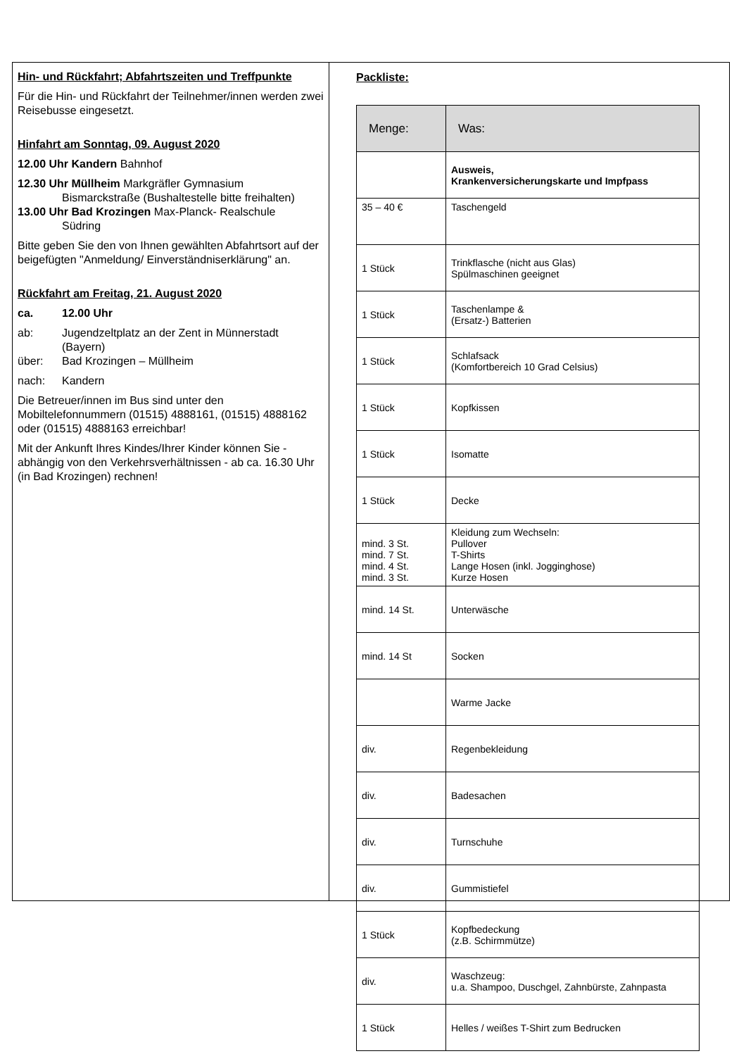Hin- und Rückfahrt; Abfahrtszeiten und Treffpunkte
Für die Hin- und Rückfahrt der Teilnehmer/innen werden zwei Reisebusse eingesetzt.
Hinfahrt am Sonntag, 09. August 2020
12.00 Uhr Kandern Bahnhof
12.30 Uhr Müllheim Markgräfler Gymnasium
Bismarckstraße (Bushaltestelle bitte freihalten)
13.00 Uhr Bad Krozingen Max-Planck- Realschule
Südring
Bitte geben Sie den von Ihnen gewählten Abfahrtsort auf der beigefügten "Anmeldung/ Einverständniserklärung" an.
Rückfahrt am Freitag, 21. August 2020
ca. 12.00 Uhr
ab: Jugendzeltplatz an der Zent in Münnerstadt (Bayern)
über: Bad Krozingen – Müllheim
nach: Kandern
Die Betreuer/innen im Bus sind unter den Mobiltelefonnummern (01515) 4888161, (01515) 4888162 oder (01515) 4888163 erreichbar!
Mit der Ankunft Ihres Kindes/Ihrer Kinder können Sie - abhängig von den Verkehrsverhältnissen - ab ca. 16.30 Uhr (in Bad Krozingen) rechnen!
Packliste:
| Menge: | Was: |
| --- | --- |
| | Ausweis, Krankenversicherungskarte und Impfpass |
| 35 – 40 € | Taschengeld |
| 1 Stück | Trinkflasche (nicht aus Glas) Spülmaschinen geeignet |
| 1 Stück | Taschenlampe & (Ersatz-) Batterien |
| 1 Stück | Schlafsack (Komfortbereich 10 Grad Celsius) |
| 1 Stück | Kopfkissen |
| 1 Stück | Isomatte |
| 1 Stück | Decke |
| mind. 3 St. mind. 7 St. mind. 4 St. mind. 3 St. | Kleidung zum Wechseln: Pullover T-Shirts Lange Hosen (inkl. Jogginghose) Kurze Hosen |
| mind. 14 St. | Unterwäsche |
| mind. 14 St | Socken |
| | Warme Jacke |
| div. | Regenbekleidung |
| div. | Badesachen |
| div. | Turnschuhe |
| div. | Gummistiefel |
| 1 Stück | Kopfbedeckung (z.B. Schirmmütze) |
| div. | Waschzeug: u.a. Shampoo, Duschgel, Zahnbürste, Zahnpasta |
| 1 Stück | Helles / weißes T-Shirt zum Bedrucken |